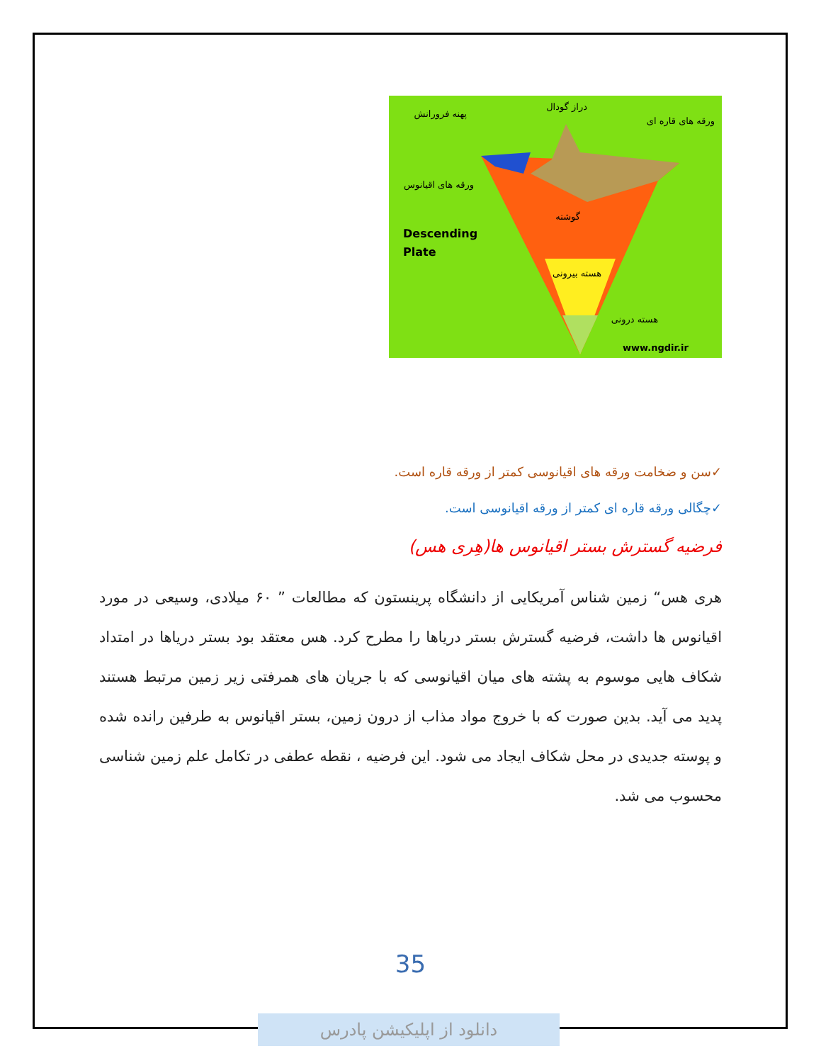Descending
Plate
www.ngdir.ir
پهنه فرورانش
دراز گودال
ورقه های قاره ای
ورقه های اقیانوس
گوشته
هسته بیرونی
هسته درونی
✓سن و ضخامت ورقه های اقیانوسی کمتر از ورقه قاره است.
✓چگالی ورقه قاره ای کمتر از ورقه اقیانوسی است.
فرضیه گسترش بستر اقیانوس ها(هِری هس)
هری هس“ زمین شناس آمریکایی از دانشگاه پرینستون که مطالعات ” ۶۰ میلادی، وسیعی در مورد اقیانوس ها داشت، فرضیه گسترش بستر دریاها را مطرح کرد. هس معتقد بود بستر دریاها در امتداد شکاف هایی موسوم به پشته های میان اقیانوسی که با جریان های همرفتی زیر زمین مرتبط هستند پدید می آید. بدین صورت که با خروج مواد مذاب از درون زمین، بستر اقیانوس به طرفین رانده شده و پوسته جدیدی در محل شکاف ایجاد می شود. این فرضیه ، نقطه عطفی در تکامل علم زمین شناسی محسوب می شد.
35
دانلود از اپلیکیشن پادرس